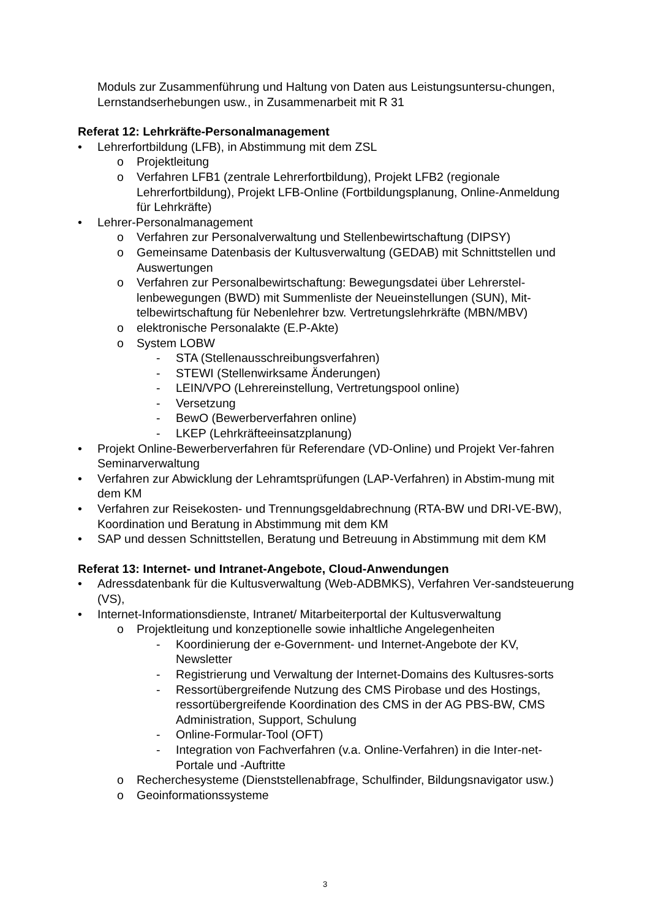Moduls zur Zusammenführung und Haltung von Daten aus Leistungsuntersu-chungen, Lernstandserhebungen usw., in Zusammenarbeit mit R 31
Referat 12: Lehrkräfte-Personalmanagement
• Lehrerfortbildung (LFB), in Abstimmung mit dem ZSL
o Projektleitung
o Verfahren LFB1 (zentrale Lehrerfortbildung), Projekt LFB2 (regionale Lehrerfortbildung), Projekt LFB-Online (Fortbildungsplanung, Online-Anmeldung für Lehrkräfte)
• Lehrer-Personalmanagement
o Verfahren zur Personalverwaltung und Stellenbewirtschaftung (DIPSY)
o Gemeinsame Datenbasis der Kultusverwaltung (GEDAB) mit Schnittstellen und Auswertungen
o Verfahren zur Personalbewirtschaftung: Bewegungsdatei über Lehrerstel-lenbewegungen (BWD) mit Summenliste der Neueinstellungen (SUN), Mit-telbewirtschaftung für Nebenlehrer bzw. Vertretungslehrkräfte (MBN/MBV)
o elektronische Personalakte (E.P-Akte)
o System LOBW
- STA (Stellenausschreibungsverfahren)
- STEWI (Stellenwirksame Änderungen)
- LEIN/VPO (Lehrereinstellung, Vertretungspool online)
- Versetzung
- BewO (Bewerberverfahren online)
- LKEP (Lehrkräfteeinsatzplanung)
• Projekt Online-Bewerberverfahren für Referendare (VD-Online) und Projekt Ver-fahren Seminarverwaltung
• Verfahren zur Abwicklung der Lehramtsprüfungen (LAP-Verfahren) in Abstim-mung mit dem KM
• Verfahren zur Reisekosten- und Trennungsgeldabrechnung (RTA-BW und DRI-VE-BW), Koordination und Beratung in Abstimmung mit dem KM
• SAP und dessen Schnittstellen, Beratung und Betreuung in Abstimmung mit dem KM
Referat 13: Internet- und Intranet-Angebote, Cloud-Anwendungen
• Adressdatenbank für die Kultusverwaltung (Web-ADBMKS), Verfahren Ver-sandsteuerung (VS),
• Internet-Informationsdienste, Intranet/ Mitarbeiterportal der Kultusverwaltung
o Projektleitung und konzeptionelle sowie inhaltliche Angelegenheiten
- Koordinierung der e-Government- und Internet-Angebote der KV, Newsletter
- Registrierung und Verwaltung der Internet-Domains des Kultusres-sorts
- Ressortübergreifende Nutzung des CMS Pirobase und des Hostings, ressortübergreifende Koordination des CMS in der AG PBS-BW, CMS Administration, Support, Schulung
- Online-Formular-Tool (OFT)
- Integration von Fachverfahren (v.a. Online-Verfahren) in die Inter-net-Portale und -Auftritte
o Recherchesysteme (Dienststellenabfrage, Schulfinder, Bildungsnavigator usw.)
o Geoinformationssysteme
3